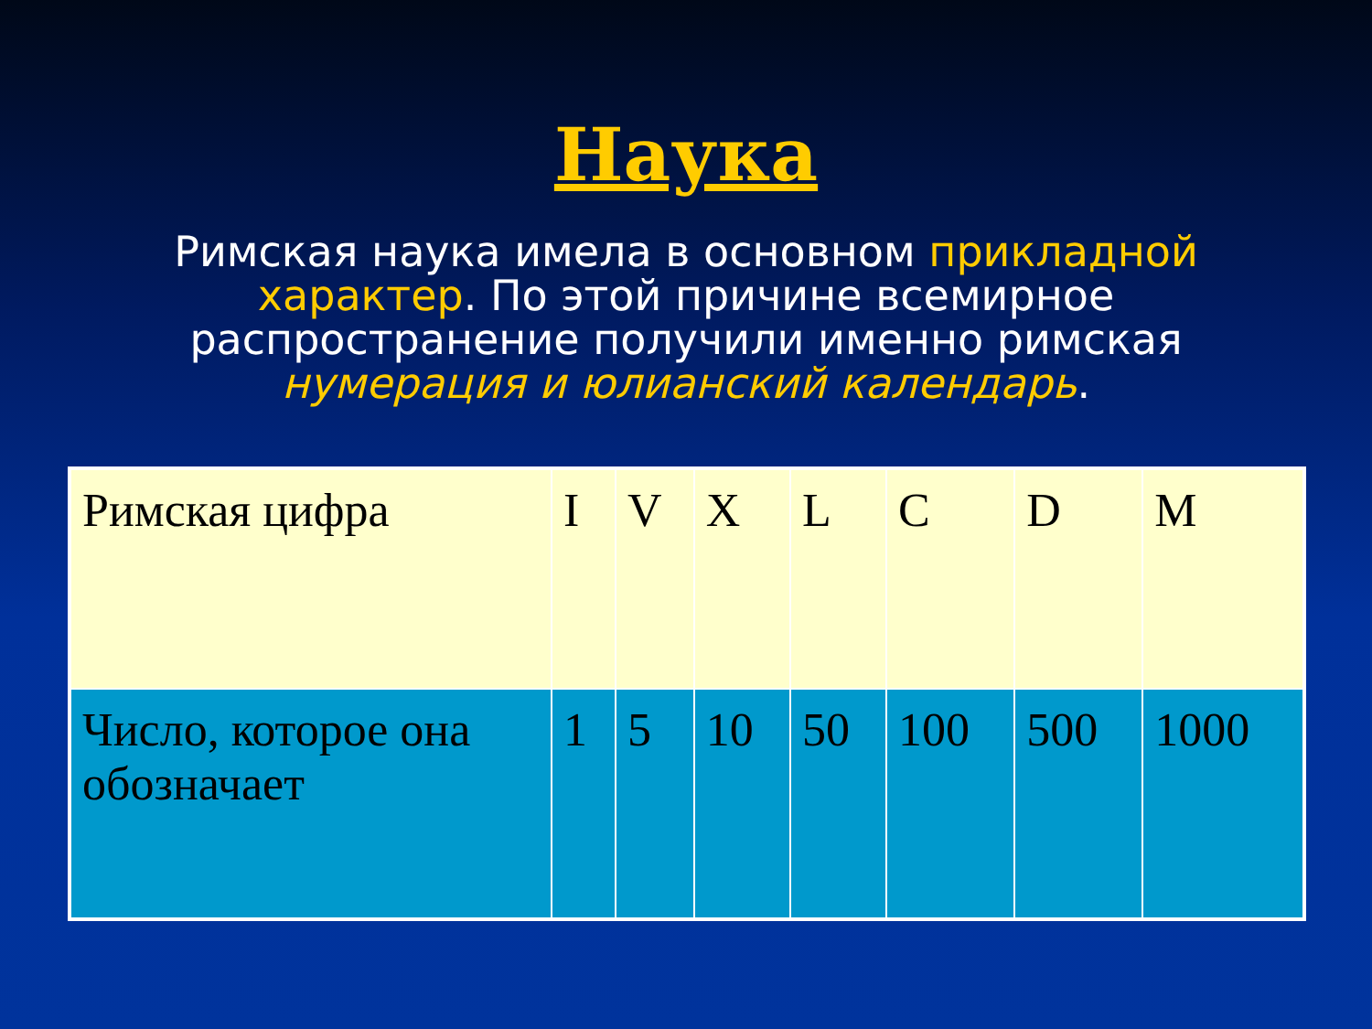Наука
Римская наука имела в основном прикладной характер. По этой причине всемирное распространение получили именно римская нумерация и юлианский календарь.
| Римская цифра | I | V | X | L | C | D | M |
| Число, которое она обозначает | 1 | 5 | 10 | 50 | 100 | 500 | 1000 |